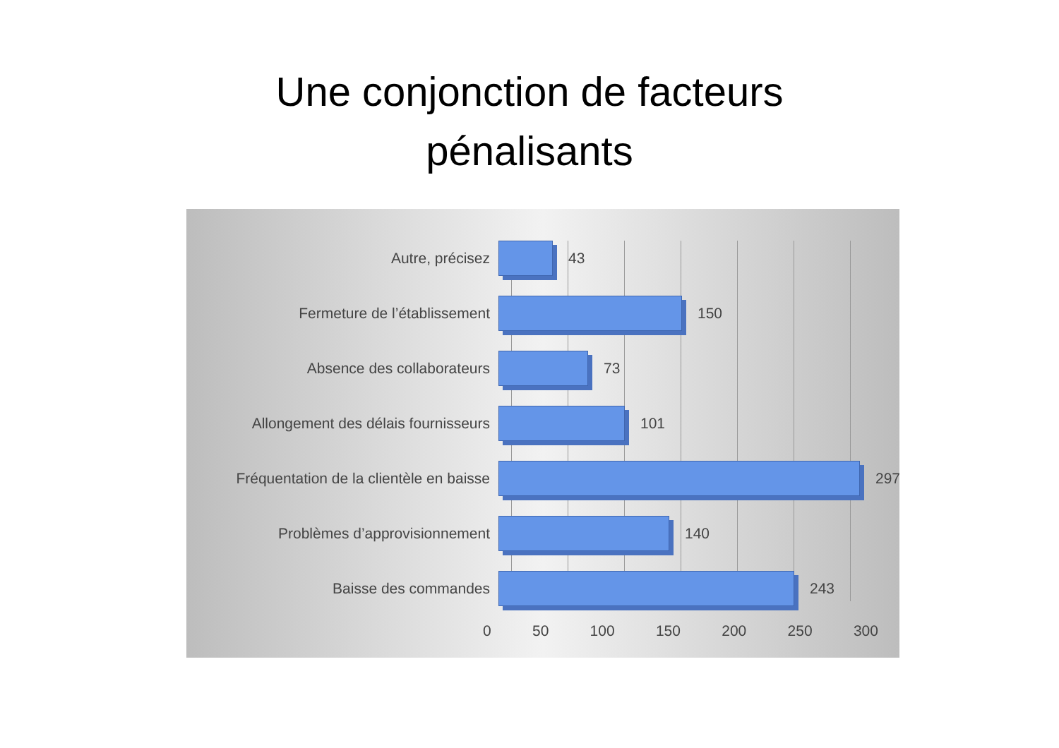Une conjonction de facteurs
pénalisants
Autre, précisez 43
Fermeture de l’établissement 150
Absence des collaborateurs 73
Allongement des délais fournisseurs 101
Fréquentation de la clientèle en baisse 297
Problèmes d’approvisionnement 140
Baisse des commandes 243
0 50 100 150 200 250 300